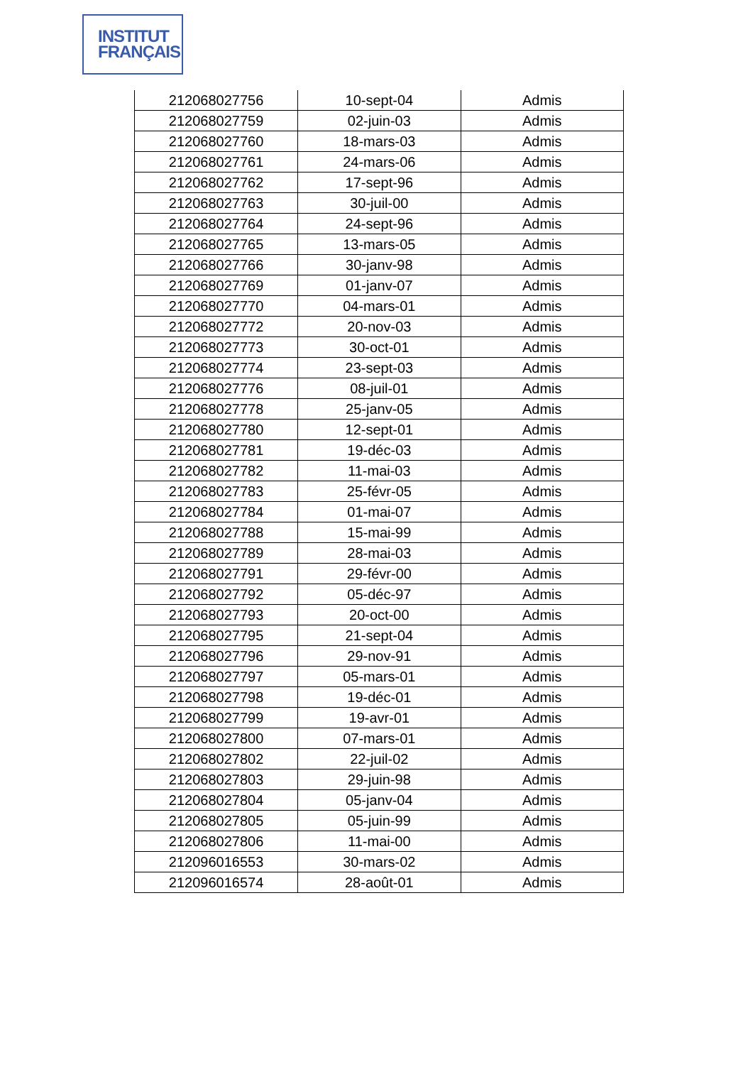INSTITUT
FRANÇAIS
| 212068027756 | 10-sept-04 | Admis |
| 212068027759 | 02-juin-03 | Admis |
| 212068027760 | 18-mars-03 | Admis |
| 212068027761 | 24-mars-06 | Admis |
| 212068027762 | 17-sept-96 | Admis |
| 212068027763 | 30-juil-00 | Admis |
| 212068027764 | 24-sept-96 | Admis |
| 212068027765 | 13-mars-05 | Admis |
| 212068027766 | 30-janv-98 | Admis |
| 212068027769 | 01-janv-07 | Admis |
| 212068027770 | 04-mars-01 | Admis |
| 212068027772 | 20-nov-03 | Admis |
| 212068027773 | 30-oct-01 | Admis |
| 212068027774 | 23-sept-03 | Admis |
| 212068027776 | 08-juil-01 | Admis |
| 212068027778 | 25-janv-05 | Admis |
| 212068027780 | 12-sept-01 | Admis |
| 212068027781 | 19-déc-03 | Admis |
| 212068027782 | 11-mai-03 | Admis |
| 212068027783 | 25-févr-05 | Admis |
| 212068027784 | 01-mai-07 | Admis |
| 212068027788 | 15-mai-99 | Admis |
| 212068027789 | 28-mai-03 | Admis |
| 212068027791 | 29-févr-00 | Admis |
| 212068027792 | 05-déc-97 | Admis |
| 212068027793 | 20-oct-00 | Admis |
| 212068027795 | 21-sept-04 | Admis |
| 212068027796 | 29-nov-91 | Admis |
| 212068027797 | 05-mars-01 | Admis |
| 212068027798 | 19-déc-01 | Admis |
| 212068027799 | 19-avr-01 | Admis |
| 212068027800 | 07-mars-01 | Admis |
| 212068027802 | 22-juil-02 | Admis |
| 212068027803 | 29-juin-98 | Admis |
| 212068027804 | 05-janv-04 | Admis |
| 212068027805 | 05-juin-99 | Admis |
| 212068027806 | 11-mai-00 | Admis |
| 212096016553 | 30-mars-02 | Admis |
| 212096016574 | 28-août-01 | Admis |